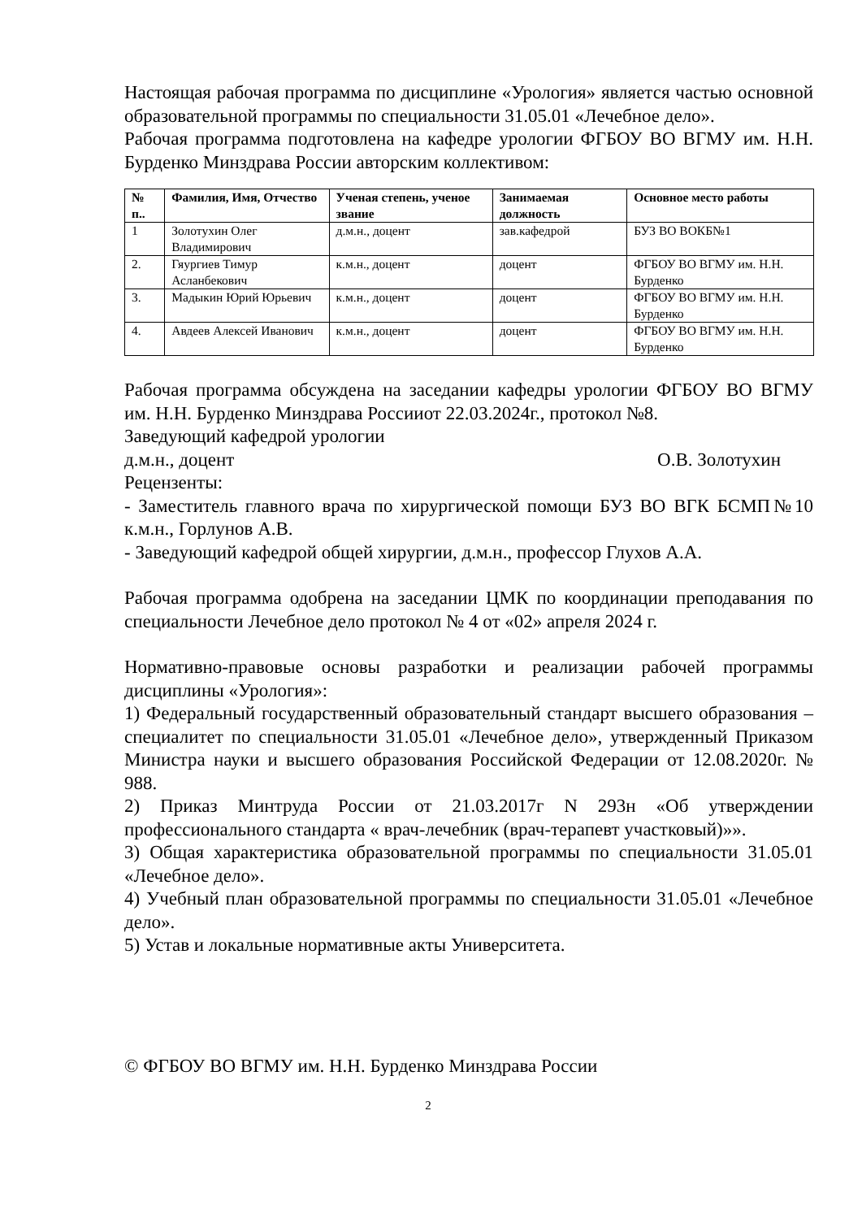Настоящая рабочая программа по дисциплине «Урология» является частью основной образовательной программы по специальности 31.05.01 «Лечебное дело».
Рабочая программа подготовлена на кафедре урологии ФГБОУ ВО ВГМУ им. Н.Н. Бурденко Минздрава России авторским коллективом:
| № п.. | Фамилия, Имя, Отчество | Ученая степень, ученое звание | Занимаемая должность | Основное место работы |
| --- | --- | --- | --- | --- |
| 1 | Золотухин Олег Владимирович | д.м.н., доцент | зав.кафедрой | БУЗ ВО ВОКБ№1 |
| 2. | Гяургиев Тимур Асланбекович | к.м.н., доцент | доцент | ФГБОУ ВО ВГМУ им. Н.Н. Бурденко |
| 3. | Мадыкин Юрий Юрьевич | к.м.н., доцент | доцент | ФГБОУ ВО ВГМУ им. Н.Н. Бурденко |
| 4. | Авдеев Алексей Иванович | к.м.н., доцент | доцент | ФГБОУ ВО ВГМУ им. Н.Н. Бурденко |
Рабочая программа обсуждена на заседании кафедры урологии ФГБОУ ВО ВГМУ им. Н.Н. Бурденко Минздрава Россииот 22.03.2024г., протокол №8.
Заведующий кафедрой урологии
д.м.н., доцент О.В. Золотухин
Рецензенты:
- Заместитель главного врача по хирургической помощи БУЗ ВО ВГК БСМП№10 к.м.н., Горлунов А.В.
- Заведующий кафедрой общей хирургии, д.м.н., профессор Глухов А.А.
Рабочая программа одобрена на заседании ЦМК по координации преподавания по специальности Лечебное дело протокол № 4 от «02» апреля 2024 г.
Нормативно-правовые основы разработки и реализации рабочей программы дисциплины «Урология»:
1) Федеральный государственный образовательный стандарт высшего образования – специалитет по специальности 31.05.01 «Лечебное дело», утвержденный Приказом Министра науки и высшего образования Российской Федерации от 12.08.2020г. № 988.
2) Приказ Минтруда России от 21.03.2017г N 293н «Об утверждении профессионального стандарта « врач-лечебник (врач-терапевт участковый)»».
3) Общая характеристика образовательной программы по специальности 31.05.01 «Лечебное дело».
4) Учебный план образовательной программы по специальности 31.05.01 «Лечебное дело».
5) Устав и локальные нормативные акты Университета.
© ФГБОУ ВО ВГМУ им. Н.Н. Бурденко Минздрава России
2